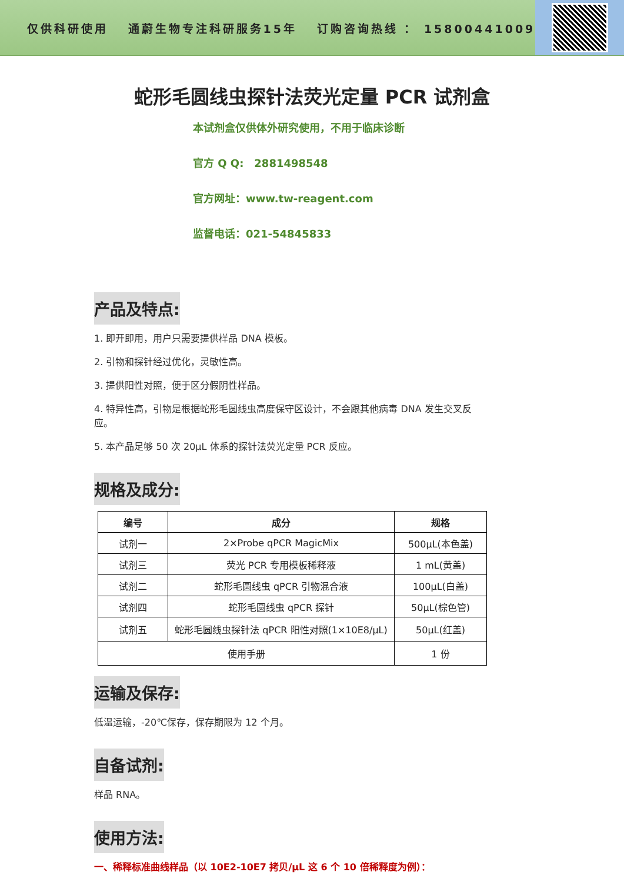仅供科研使用　 通蔚生物专注科研服务15年　 订购咨询热线 ： 15800441009
蛇形毛圆线虫探针法荧光定量 PCR 试剂盒
本试剂盒仅供体外研究使用，不用于临床诊断
官方 Q Q:　2881498548
官方网址：www.tw-reagent.com
监督电话：021-54845833
产品及特点:
1. 即开即用，用户只需要提供样品 DNA 模板。
2. 引物和探针经过优化，灵敏性高。
3. 提供阳性对照，便于区分假阴性样品。
4. 特异性高，引物是根据蛇形毛圆线虫高度保守区设计，不会跟其他病毒 DNA 发生交叉反应。
5. 本产品足够 50 次 20μL 体系的探针法荧光定量 PCR 反应。
规格及成分:
| 编号 | 成分 | 规格 |
| --- | --- | --- |
| 试剂一 | 2×Probe qPCR MagicMix | 500μL(本色盖) |
| 试剂三 | 荧光 PCR 专用模板稀释液 | 1 mL(黄盖) |
| 试剂二 | 蛇形毛圆线虫 qPCR 引物混合液 | 100μL(白盖) |
| 试剂四 | 蛇形毛圆线虫 qPCR 探针 | 50μL(棕色管) |
| 试剂五 | 蛇形毛圆线虫探针法 qPCR 阳性对照(1×10E8/μL) | 50μL(红盖) |
| 使用手册 | | 1 份 |
运输及保存:
低温运输，-20℃保存，保存期限为 12 个月。
自备试剂:
样品 RNA。
使用方法:
一、稀释标准曲线样品（以 10E2-10E7 拷贝/μL 这 6 个 10 倍稀释度为例）：